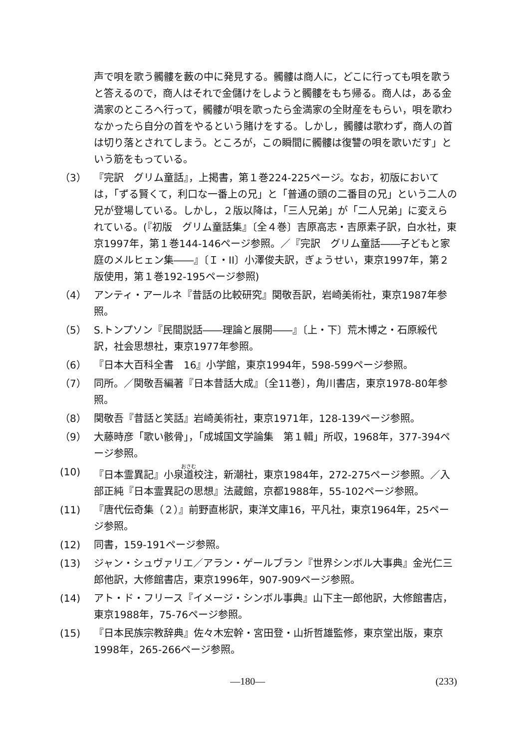声で唄を歌う髑髏を藪の中に発見する。髑髏は商人に，どこに行っても唄を歌うと答えるので，商人はそれで金儲けをしようと髑髏をもち帰る。商人は，ある金満家のところへ行って，髑髏が唄を歌ったら金満家の全財産をもらい，唄を歌わなかったら自分の首をやるという賭けをする。しかし，髑髏は歌わず，商人の首は切り落とされてしまう。ところが，この瞬間に髑髏は復讐の唄を歌いだす」という筋をもっている。
（3） 『完訳　グリム童話』，上掲書，第１巻224-225ページ。なお，初版においては，「ずる賢くて，利口な一番上の兄」と「普通の頭の二番目の兄」という二人の兄が登場している。しかし，２版以降は，「三人兄弟」が「二人兄弟」に変えられている。(『初版　グリム童話集』〔全４巻〕吉原高志・吉原素子訳，白水社，東京1997年，第１巻144-146ページ参照。／『完訳　グリム童話――子どもと家庭のメルヒェン集――』〔Ｉ・II〕小澤俊夫訳，ぎょうせい，東京1997年，第２版使用，第１巻192-195ページ参照)
（4） アンティ・アールネ『昔話の比較研究』関敬吾訳，岩崎美術社，東京1987年参照。
（5） S.トンプソン『民間説話――理論と展開――』〔上・下〕荒木博之・石原綏代訳，社会思想社，東京1977年参照。
（6） 『日本大百科全書　16』小学館，東京1994年，598-599ページ参照。
（7） 同所。／関敬吾編著『日本昔話大成』〔全11巻〕，角川書店，東京1978-80年参照。
（8） 関敬吾『昔話と笑話』岩崎美術社，東京1971年，128-139ページ参照。
（9） 大藤時彦「歌い骸骨」，「成城国文学論集　第１輯」所収，1968年，377-394ページ参照。
(10) 『日本霊異記』小泉道校注，新潮社，東京1984年，272-275ページ参照。／入部正純『日本霊異記の思想』法蔵館，京都1988年，55-102ページ参照。
(11) 『唐代伝奇集（２）』前野直彬訳，東洋文庫16，平凡社，東京1964年，25ページ参照。
(12) 同書，159-191ページ参照。
(13) ジャン・シュヴァリエ／アラン・ゲールブラン『世界シンボル大事典』金光仁三郎他訳，大修館書店，東京1996年，907-909ページ参照。
(14) アト・ド・フリース『イメージ・シンボル事典』山下主一郎他訳，大修館書店，東京1988年，75-76ページ参照。
(15) 『日本民族宗教辞典』佐々木宏幹・宮田登・山折哲雄監修，東京堂出版，東京1998年，265-266ページ参照。
—180— (233)